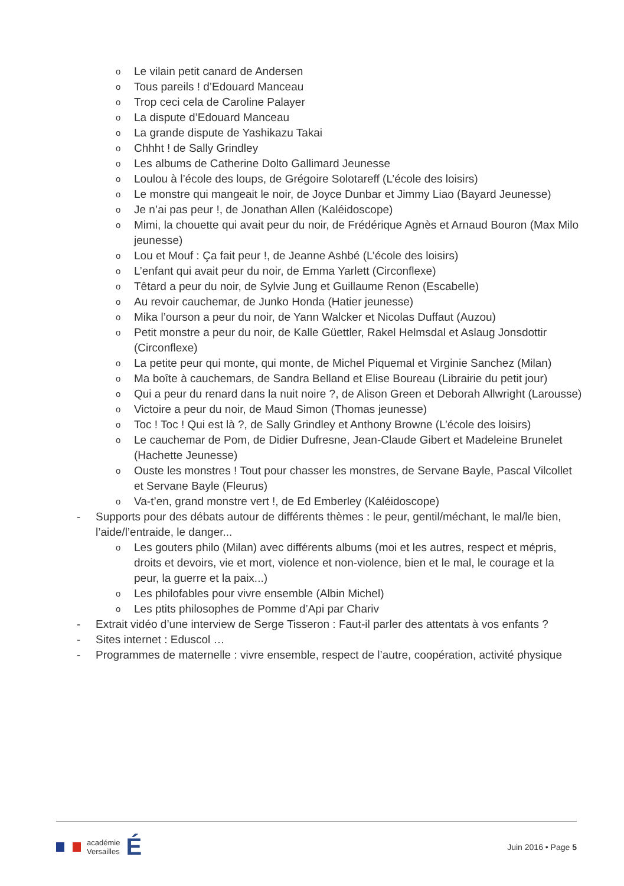Le vilain petit canard de Andersen
Tous pareils ! d’Edouard Manceau
Trop ceci cela de Caroline Palayer
La dispute d’Edouard Manceau
La grande dispute de Yashikazu Takai
Chhht ! de Sally Grindley
Les albums de Catherine Dolto Gallimard Jeunesse
Loulou à l’école des loups, de Grégoire Solotareff (L’école des loisirs)
Le monstre qui mangeait le noir, de Joyce Dunbar et Jimmy Liao (Bayard Jeunesse)
Je n’ai pas peur !, de Jonathan Allen (Kaléidoscope)
Mimi, la chouette qui avait peur du noir, de Frédérique Agnès et Arnaud Bouron (Max Milo jeunesse)
Lou et Mouf : Ça fait peur !, de Jeanne Ashbé (L’école des loisirs)
L’enfant qui avait peur du noir, de Emma Yarlett (Circonflexe)
Têtard a peur du noir, de Sylvie Jung et Guillaume Renon (Escabelle)
Au revoir cauchemar, de Junko Honda (Hatier jeunesse)
Mika l’ourson a peur du noir, de Yann Walcker et Nicolas Duffaut (Auzou)
Petit monstre a peur du noir, de Kalle Güettler, Rakel Helmsdal et Aslaug Jonsdottir (Circonflexe)
La petite peur qui monte, qui monte, de Michel Piquemal et Virginie Sanchez (Milan)
Ma boîte à cauchemars, de Sandra Belland et Elise Boureau (Librairie du petit jour)
Qui a peur du renard dans la nuit noire ?, de Alison Green et Deborah Allwright (Larousse)
Victoire a peur du noir, de Maud Simon (Thomas jeunesse)
Toc ! Toc ! Qui est là ?, de Sally Grindley et Anthony Browne (L’école des loisirs)
Le cauchemar de Pom, de Didier Dufresne, Jean-Claude Gibert et Madeleine Brunelet (Hachette Jeunesse)
Ouste les monstres ! Tout pour chasser les monstres, de Servane Bayle, Pascal Vilcollet et Servane Bayle (Fleurus)
Va-t’en, grand monstre vert !, de Ed Emberley (Kaléidoscope)
- Supports pour des débats autour de différents thèmes : le peur, gentil/méchant, le mal/le bien, l’aide/l’entraide, le danger...
Les gouters philo (Milan) avec différents albums (moi et les autres, respect et mépris, droits et devoirs, vie et mort, violence et non-violence, bien et le mal, le courage et la peur, la guerre et la paix...)
Les philofables pour vivre ensemble (Albin Michel)
Les ptits philosophes de Pomme d’Api par Chariv
- Extrait vidéo d’une interview de Serge Tisseron : Faut-il parler des attentats à vos enfants ?
- Sites internet : Eduscol …
- Programmes de maternelle : vivre ensemble, respect de l’autre, coopération, activité physique
académie
Versailles
É
Juin 2016 • Page 5